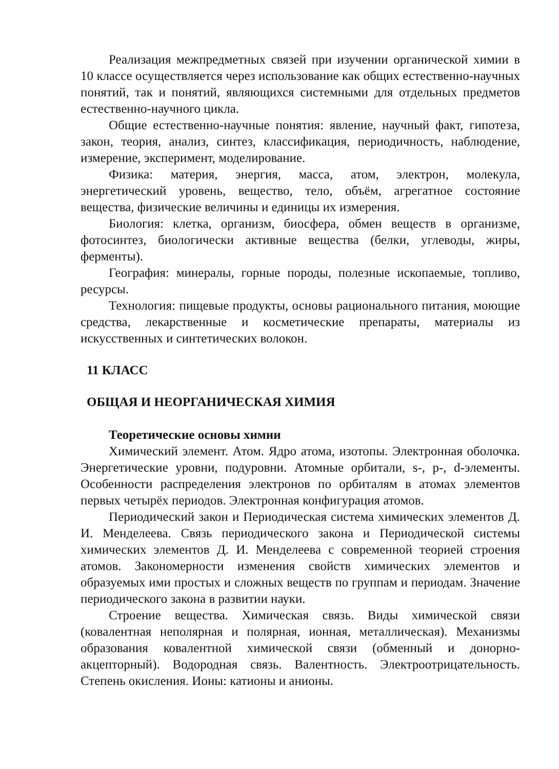Реализация межпредметных связей при изучении органической химии в 10 классе осуществляется через использование как общих естественно-научных понятий, так и понятий, являющихся системными для отдельных предметов естественно-научного цикла.
Общие естественно-научные понятия: явление, научный факт, гипотеза, закон, теория, анализ, синтез, классификация, периодичность, наблюдение, измерение, эксперимент, моделирование.
Физика: материя, энергия, масса, атом, электрон, молекула, энергетический уровень, вещество, тело, объём, агрегатное состояние вещества, физические величины и единицы их измерения.
Биология: клетка, организм, биосфера, обмен веществ в организме, фотосинтез, биологически активные вещества (белки, углеводы, жиры, ферменты).
География: минералы, горные породы, полезные ископаемые, топливо, ресурсы.
Технология: пищевые продукты, основы рационального питания, моющие средства, лекарственные и косметические препараты, материалы из искусственных и синтетических волокон.
11 КЛАСС
ОБЩАЯ И НЕОРГАНИЧЕСКАЯ ХИМИЯ
Теоретические основы химии
Химический элемент. Атом. Ядро атома, изотопы. Электронная оболочка. Энергетические уровни, подуровни. Атомные орбитали, s-, p-, d-элементы. Особенности распределения электронов по орбиталям в атомах элементов первых четырёх периодов. Электронная конфигурация атомов.
Периодический закон и Периодическая система химических элементов Д. И. Менделеева. Связь периодического закона и Периодической системы химических элементов Д. И. Менделеева с современной теорией строения атомов. Закономерности изменения свойств химических элементов и образуемых ими простых и сложных веществ по группам и периодам. Значение периодического закона в развитии науки.
Строение вещества. Химическая связь. Виды химической связи (ковалентная неполярная и полярная, ионная, металлическая). Механизмы образования ковалентной химической связи (обменный и донорно-акцепторный). Водородная связь. Валентность. Электроотрицательность. Степень окисления. Ионы: катионы и анионы.